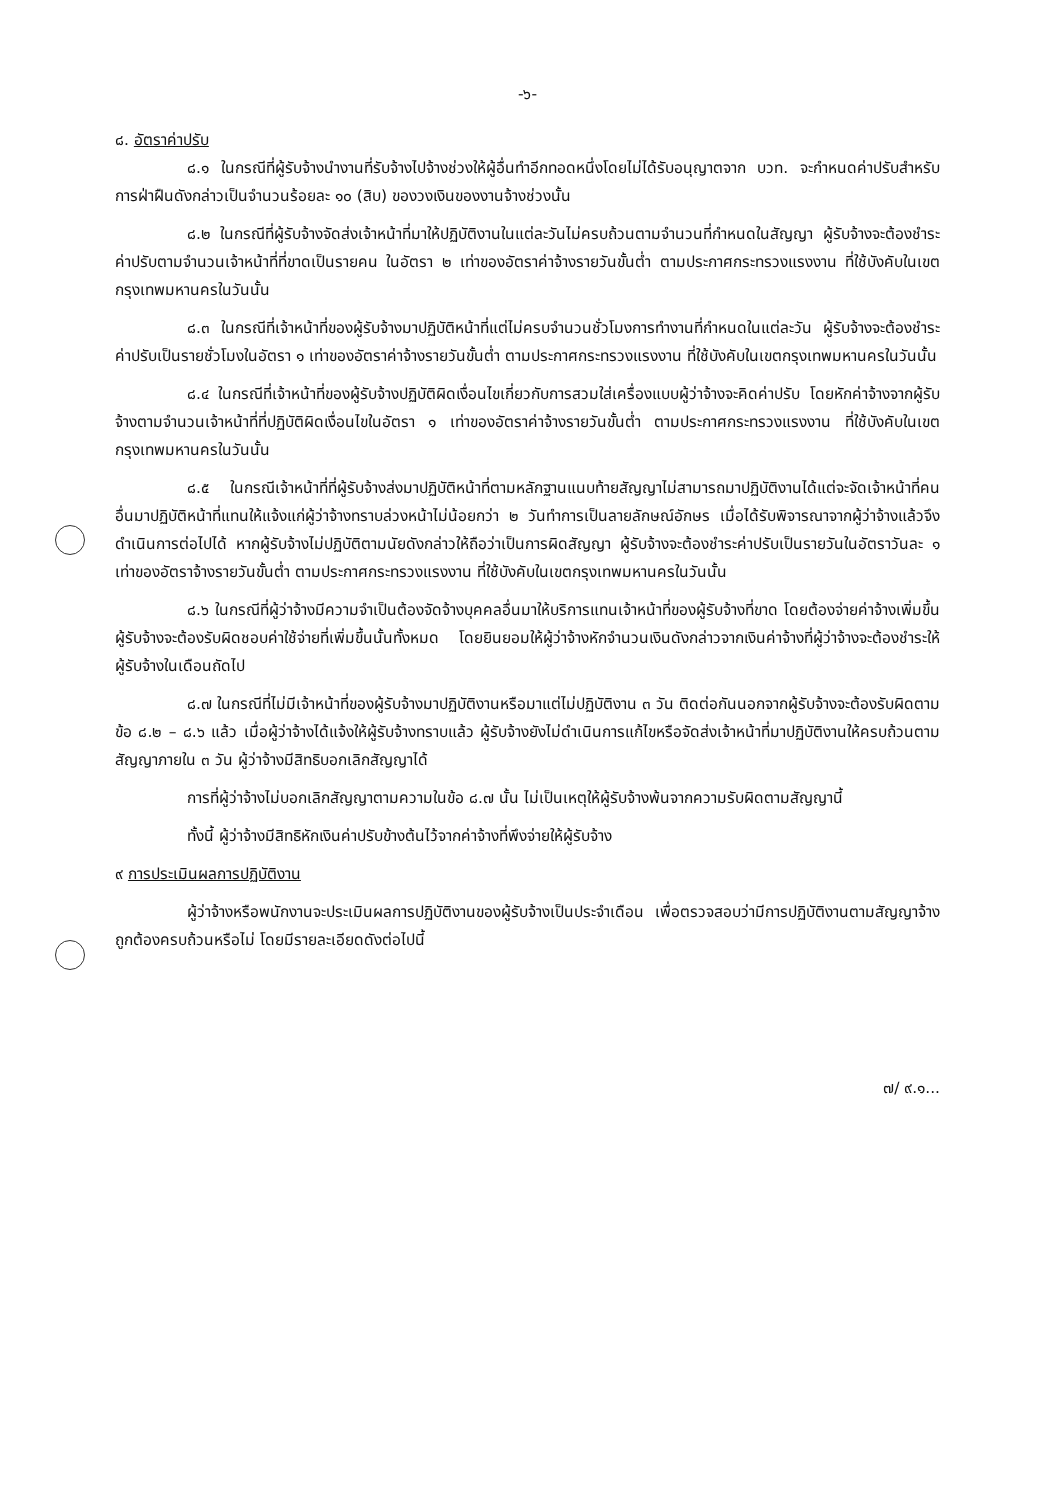-๖-
๘. อัตราค่าปรับ
๘.๑ ในกรณีที่ผู้รับจ้างนำงานที่รับจ้างไปจ้างช่วงให้ผู้อื่นทำอีกทอดหนึ่งโดยไม่ได้รับอนุญาตจาก บวท. จะกำหนดค่าปรับสำหรับการฝ่าฝืนดังกล่าวเป็นจำนวนร้อยละ ๑๐ (สิบ) ของวงเงินของงานจ้างช่วงนั้น
๘.๒ ในกรณีที่ผู้รับจ้างจัดส่งเจ้าหน้าที่มาให้ปฏิบัติงานในแต่ละวันไม่ครบถ้วนตามจำนวนที่กำหนดในสัญญา ผู้รับจ้างจะต้องชำระค่าปรับตามจำนวนเจ้าหน้าที่ที่ขาดเป็นรายคน ในอัตรา ๒ เท่าของอัตราค่าจ้างรายวันขั้นต่ำ ตามประกาศกระทรวงแรงงาน ที่ใช้บังคับในเขตกรุงเทพมหานครในวันนั้น
๘.๓ ในกรณีที่เจ้าหน้าที่ของผู้รับจ้างมาปฏิบัติหน้าที่แต่ไม่ครบจำนวนชั่วโมงการทำงานที่กำหนดในแต่ละวัน ผู้รับจ้างจะต้องชำระค่าปรับเป็นรายชั่วโมงในอัตรา ๑ เท่าของอัตราค่าจ้างรายวันขั้นต่ำ ตามประกาศกระทรวงแรงงาน ที่ใช้บังคับในเขตกรุงเทพมหานครในวันนั้น
๘.๔ ในกรณีที่เจ้าหน้าที่ของผู้รับจ้างปฏิบัติผิดเงื่อนไขเกี่ยวกับการสวมใส่เครื่องแบบผู้ว่าจ้างจะคิดค่าปรับ โดยหักค่าจ้างจากผู้รับจ้างตามจำนวนเจ้าหน้าที่ที่ปฏิบัติผิดเงื่อนไขในอัตรา ๑ เท่าของอัตราค่าจ้างรายวันขั้นต่ำ ตามประกาศกระทรวงแรงงาน ที่ใช้บังคับในเขตกรุงเทพมหานครในวันนั้น
๘.๕ ในกรณีเจ้าหน้าที่ที่ผู้รับจ้างส่งมาปฏิบัติหน้าที่ตามหลักฐานแนบท้ายสัญญาไม่สามารถมาปฏิบัติงานได้แต่จะจัดเจ้าหน้าที่คนอื่นมาปฏิบัติหน้าที่แทนให้แจ้งแก่ผู้ว่าจ้างทราบล่วงหน้าไม่น้อยกว่า ๒ วันทำการเป็นลายลักษณ์อักษร เมื่อได้รับพิจารณาจากผู้ว่าจ้างแล้วจึงดำเนินการต่อไปได้ หากผู้รับจ้างไม่ปฏิบัติตามนัยดังกล่าวให้ถือว่าเป็นการผิดสัญญา ผู้รับจ้างจะต้องชำระค่าปรับเป็นรายวันในอัตราวันละ ๑ เท่าของอัตราจ้างรายวันขั้นต่ำ ตามประกาศกระทรวงแรงงาน ที่ใช้บังคับในเขตกรุงเทพมหานครในวันนั้น
๘.๖ ในกรณีที่ผู้ว่าจ้างมีความจำเป็นต้องจัดจ้างบุคคลอื่นมาให้บริการแทนเจ้าหน้าที่ของผู้รับจ้างที่ขาด โดยต้องจ่ายค่าจ้างเพิ่มขึ้น ผู้รับจ้างจะต้องรับผิดชอบค่าใช้จ่ายที่เพิ่มขึ้นนั้นทั้งหมด โดยยินยอมให้ผู้ว่าจ้างหักจำนวนเงินดังกล่าวจากเงินค่าจ้างที่ผู้ว่าจ้างจะต้องชำระให้ผู้รับจ้างในเดือนถัดไป
๘.๗ ในกรณีที่ไม่มีเจ้าหน้าที่ของผู้รับจ้างมาปฏิบัติงานหรือมาแต่ไม่ปฏิบัติงาน ๓ วัน ติดต่อกันนอกจากผู้รับจ้างจะต้องรับผิดตามข้อ ๘.๒ – ๘.๖ แล้ว เมื่อผู้ว่าจ้างได้แจ้งให้ผู้รับจ้างทราบแล้ว ผู้รับจ้างยังไม่ดำเนินการแก้ไขหรือจัดส่งเจ้าหน้าที่มาปฏิบัติงานให้ครบถ้วนตามสัญญาภายใน ๓ วัน ผู้ว่าจ้างมีสิทธิบอกเลิกสัญญาได้
การที่ผู้ว่าจ้างไม่บอกเลิกสัญญาตามความในข้อ ๘.๗ นั้น ไม่เป็นเหตุให้ผู้รับจ้างพ้นจากความรับผิดตามสัญญานี้
ทั้งนี้ ผู้ว่าจ้างมีสิทธิหักเงินค่าปรับข้างต้นไว้จากค่าจ้างที่พึงจ่ายให้ผู้รับจ้าง
๙ การประเมินผลการปฏิบัติงาน
ผู้ว่าจ้างหรือพนักงานจะประเมินผลการปฏิบัติงานของผู้รับจ้างเป็นประจำเดือน เพื่อตรวจสอบว่ามีการปฏิบัติงานตามสัญญาจ้างถูกต้องครบถ้วนหรือไม่ โดยมีรายละเอียดดังต่อไปนี้
๗/ ๙.๑...